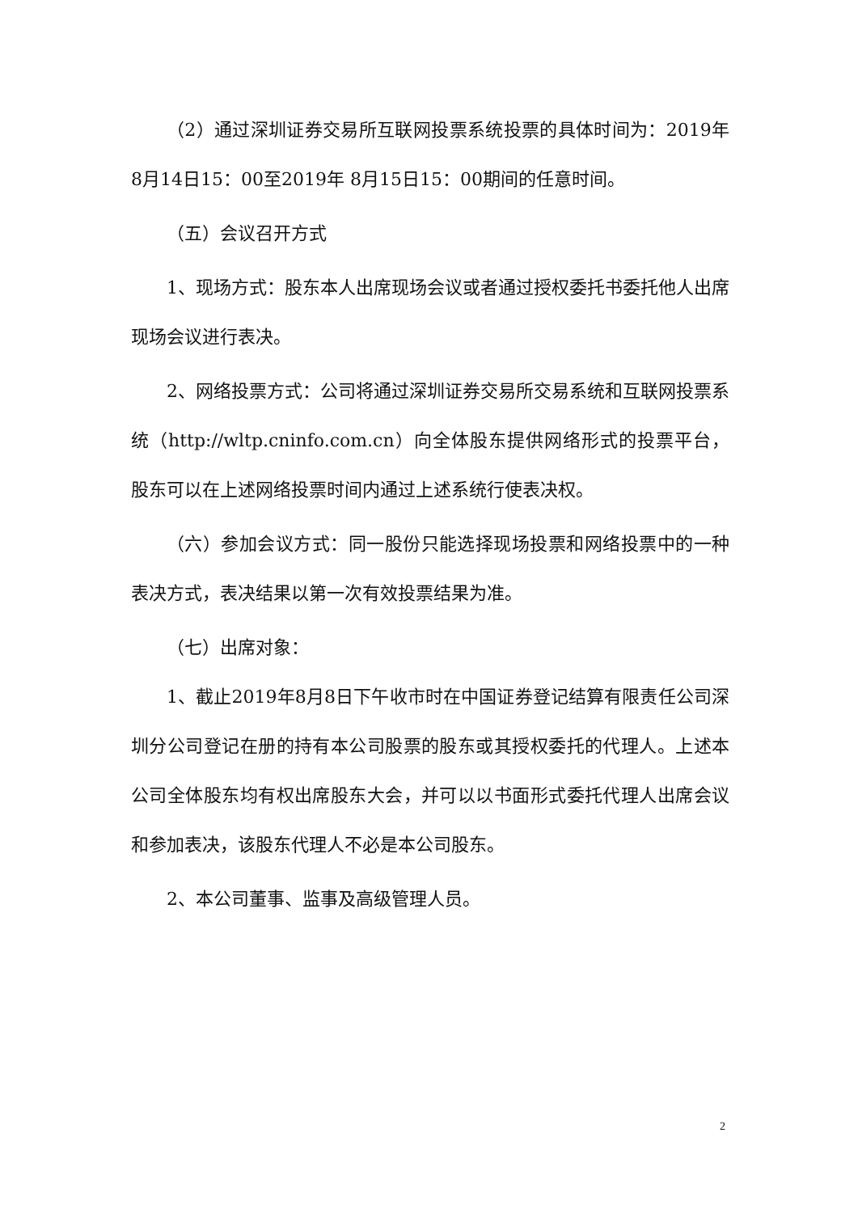（2）通过深圳证券交易所互联网投票系统投票的具体时间为：2019年 8月14日15：00至2019年 8月15日15：00期间的任意时间。
（五）会议召开方式
1、现场方式：股东本人出席现场会议或者通过授权委托书委托他人出席现场会议进行表决。
2、网络投票方式：公司将通过深圳证券交易所交易系统和互联网投票系统（http://wltp.cninfo.com.cn）向全体股东提供网络形式的投票平台，股东可以在上述网络投票时间内通过上述系统行使表决权。
（六）参加会议方式：同一股份只能选择现场投票和网络投票中的一种表决方式，表决结果以第一次有效投票结果为准。
（七）出席对象：
1、截止2019年8月8日下午收市时在中国证券登记结算有限责任公司深圳分公司登记在册的持有本公司股票的股东或其授权委托的代理人。上述本公司全体股东均有权出席股东大会，并可以以书面形式委托代理人出席会议和参加表决，该股东代理人不必是本公司股东。
2、本公司董事、监事及高级管理人员。
2